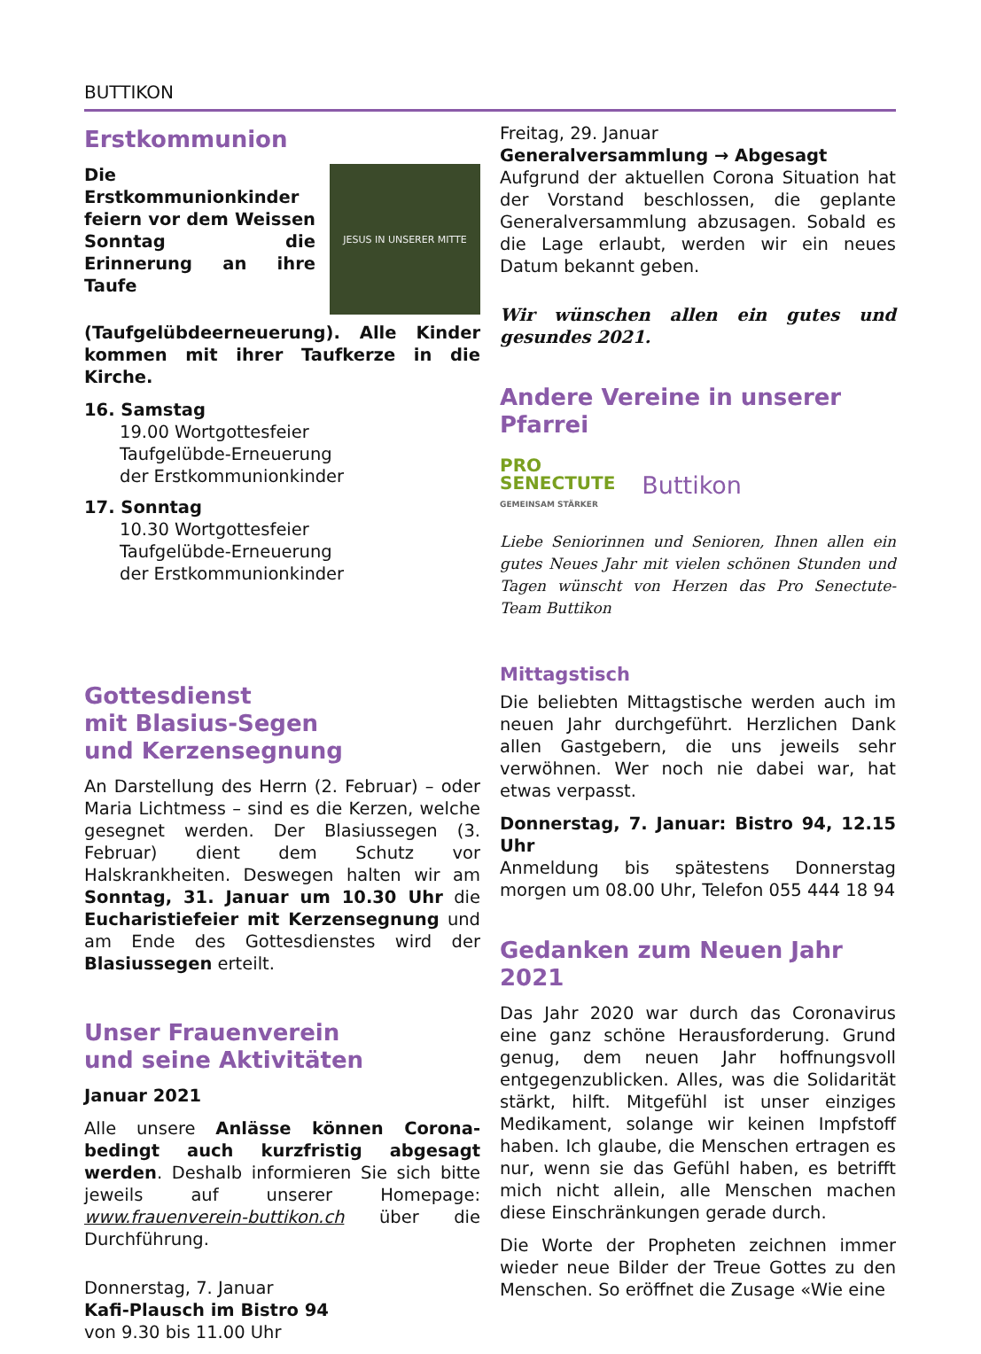BUTTIKON
Erstkommunion
JESUS IN UNSERER MITTE
Die Erstkommunionkinder feiern vor dem Weissen Sonntag die Erinnerung an ihre Taufe (Taufgelübdeerneuerung). Alle Kinder kommen mit ihrer Taufkerze in die Kirche.
16. Samstag
19.00 Wortgottesfeier
Taufgelübde-Erneuerung
der Erstkommunionkinder
17. Sonntag
10.30 Wortgottesfeier
Taufgelübde-Erneuerung
der Erstkommunionkinder
Gottesdienst
mit Blasius-Segen
und Kerzensegnung
An Darstellung des Herrn (2. Februar) – oder Maria Lichtmess – sind es die Kerzen, welche gesegnet werden. Der Blasiussegen (3. Februar) dient dem Schutz vor Halskrankheiten. Deswegen halten wir am Sonntag, 31. Januar um 10.30 Uhr die Eucharistiefeier mit Kerzensegnung und am Ende des Gottesdienstes wird der Blasiussegen erteilt.
Unser Frauenverein
und seine Aktivitäten
Januar 2021
Alle unsere Anlässe können Corona-bedingt auch kurzfristig abgesagt werden. Deshalb informieren Sie sich bitte jeweils auf unserer Homepage: www.frauenverein-buttikon.ch über die Durchführung.
Donnerstag, 7. Januar
Kafi-Plausch im Bistro 94
von 9.30 bis 11.00 Uhr
Freitag, 29. Januar
Generalversammlung → Abgesagt
Aufgrund der aktuellen Corona Situation hat der Vorstand beschlossen, die geplante Generalversammlung abzusagen. Sobald es die Lage erlaubt, werden wir ein neues Datum bekannt geben.
Wir wünschen allen ein gutes und gesundes 2021.
Andere Vereine in unserer Pfarrei
PRO
SENECTUTE
GEMEINSAM STÄRKER
Buttikon
Liebe Seniorinnen und Senioren, Ihnen allen ein gutes Neues Jahr mit vielen schönen Stunden und Tagen wünscht von Herzen das Pro Senectute-Team Buttikon
Mittagstisch
Die beliebten Mittagstische werden auch im neuen Jahr durchgeführt. Herzlichen Dank allen Gastgebern, die uns jeweils sehr verwöhnen. Wer noch nie dabei war, hat etwas verpasst.
Donnerstag, 7. Januar: Bistro 94, 12.15 Uhr
Anmeldung bis spätestens Donnerstag morgen um 08.00 Uhr, Telefon 055 444 18 94
Gedanken zum Neuen Jahr 2021
Das Jahr 2020 war durch das Coronavirus eine ganz schöne Herausforderung. Grund genug, dem neuen Jahr hoffnungsvoll entgegenzublicken. Alles, was die Solidarität stärkt, hilft. Mitgefühl ist unser einziges Medikament, solange wir keinen Impfstoff haben. Ich glaube, die Menschen ertragen es nur, wenn sie das Gefühl haben, es betrifft mich nicht allein, alle Menschen machen diese Einschränkungen gerade durch.
Die Worte der Propheten zeichnen immer wieder neue Bilder der Treue Gottes zu den Menschen. So eröffnet die Zusage «Wie eine